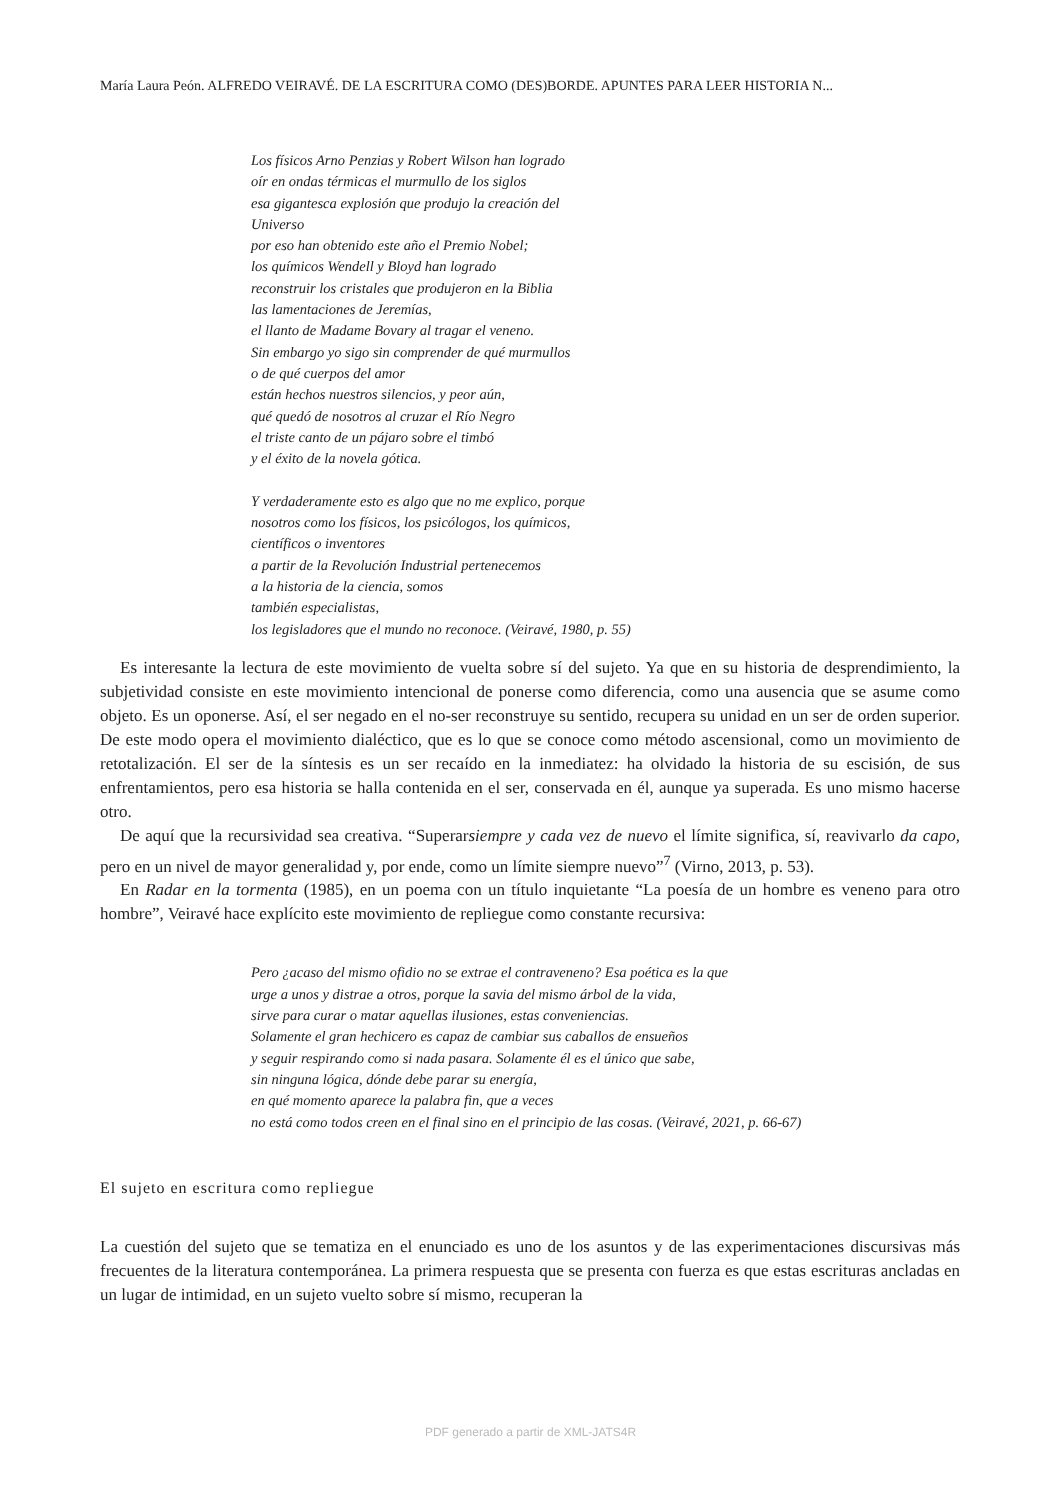María Laura Peón. ALFREDO VEIRAVÉ. DE LA ESCRITURA COMO (DES)BORDE. APUNTES PARA LEER HISTORIA N...
Los físicos Arno Penzias y Robert Wilson han logrado
oír en ondas térmicas el murmullo de los siglos
esa gigantesca explosión que produjo la creación del
Universo
por eso han obtenido este año el Premio Nobel;
los químicos Wendell y Bloyd han logrado
reconstruir los cristales que produjeron en la Biblia
las lamentaciones de Jeremías,
el llanto de Madame Bovary al tragar el veneno.
Sin embargo yo sigo sin comprender de qué murmullos
o de qué cuerpos del amor
están hechos nuestros silencios, y peor aún,
qué quedó de nosotros al cruzar el Río Negro
el triste canto de un pájaro sobre el timbó
y el éxito de la novela gótica.
Y verdaderamente esto es algo que no me explico, porque
nosotros como los físicos, los psicólogos, los químicos,
científicos o inventores
a partir de la Revolución Industrial pertenecemos
a la historia de la ciencia, somos
también especialistas,
los legisladores que el mundo no reconoce. (Veiravé, 1980, p. 55)
Es interesante la lectura de este movimiento de vuelta sobre sí del sujeto. Ya que en su historia de desprendimiento, la subjetividad consiste en este movimiento intencional de ponerse como diferencia, como una ausencia que se asume como objeto. Es un oponerse. Así, el ser negado en el no-ser reconstruye su sentido, recupera su unidad en un ser de orden superior. De este modo opera el movimiento dialéctico, que es lo que se conoce como método ascensional, como un movimiento de retotalización. El ser de la síntesis es un ser recaído en la inmediatez: ha olvidado la historia de su escisión, de sus enfrentamientos, pero esa historia se halla contenida en el ser, conservada en él, aunque ya superada. Es uno mismo hacerse otro.
De aquí que la recursividad sea creativa. “Superarsiempre y cada vez de nuevo el límite significa, sí, reavivarlo da capo, pero en un nivel de mayor generalidad y, por ende, como un límite siempre nuevo”<sup>7</sup> (Virno, 2013, p. 53).
En Radar en la tormenta (1985), en un poema con un título inquietante “La poesía de un hombre es veneno para otro hombre”, Veiravé hace explícito este movimiento de repliegue como constante recursiva:
Pero ¿acaso del mismo ofidio no se extrae el contraveneno? Esa poética es la que
urge a unos y distrae a otros, porque la savia del mismo árbol de la vida,
sirve para curar o matar aquellas ilusiones, estas conveniencias.
Solamente el gran hechicero es capaz de cambiar sus caballos de ensueños
y seguir respirando como si nada pasara. Solamente él es el único que sabe,
sin ninguna lógica, dónde debe parar su energía,
en qué momento aparece la palabra fin, que a veces
no está como todos creen en el final sino en el principio de las cosas. (Veiravé, 2021, p. 66-67)
El sujeto en escritura como repliegue
La cuestión del sujeto que se tematiza en el enunciado es uno de los asuntos y de las experimentaciones discursivas más frecuentes de la literatura contemporánea. La primera respuesta que se presenta con fuerza es que estas escrituras ancladas en un lugar de intimidad, en un sujeto vuelto sobre sí mismo, recuperan la
PDF generado a partir de XML-JATS4R